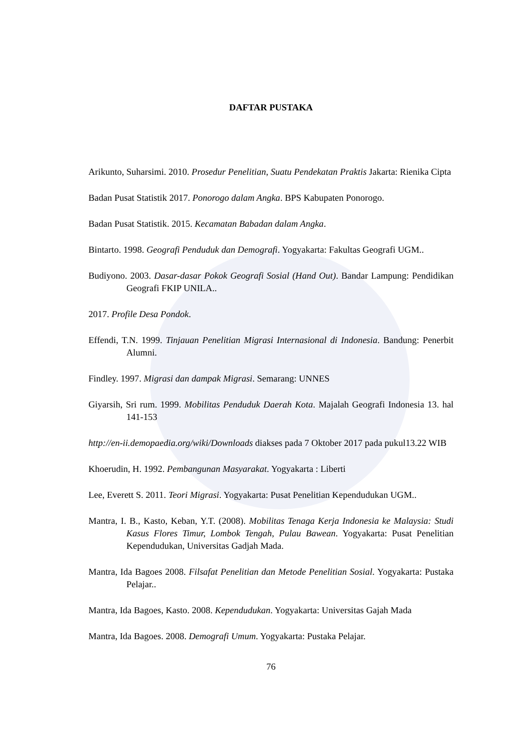DAFTAR PUSTAKA
Arikunto, Suharsimi. 2010. Prosedur Penelitian, Suatu Pendekatan Praktis Jakarta: Rienika Cipta
Badan Pusat Statistik 2017. Ponorogo dalam Angka. BPS Kabupaten Ponorogo.
Badan Pusat Statistik. 2015. Kecamatan Babadan dalam Angka.
Bintarto. 1998. Geografi Penduduk dan Demografi. Yogyakarta: Fakultas Geografi UGM..
Budiyono. 2003. Dasar-dasar Pokok Geografi Sosial (Hand Out). Bandar Lampung: Pendidikan Geografi FKIP UNILA..
2017. Profile Desa Pondok.
Effendi, T.N. 1999. Tinjauan Penelitian Migrasi Internasional di Indonesia. Bandung: Penerbit Alumni.
Findley. 1997. Migrasi dan dampak Migrasi. Semarang: UNNES
Giyarsih, Sri rum. 1999. Mobilitas Penduduk Daerah Kota. Majalah Geografi Indonesia 13. hal 141-153
http://en-ii.demopaedia.org/wiki/Downloads diakses pada 7 Oktober 2017 pada pukul13.22 WIB
Khoerudin, H. 1992. Pembangunan Masyarakat. Yogyakarta : Liberti
Lee, Everett S. 2011. Teori Migrasi. Yogyakarta: Pusat Penelitian Kependudukan UGM..
Mantra, I. B., Kasto, Keban, Y.T. (2008). Mobilitas Tenaga Kerja Indonesia ke Malaysia: Studi Kasus Flores Timur, Lombok Tengah, Pulau Bawean. Yogyakarta: Pusat Penelitian Kependudukan, Universitas Gadjah Mada.
Mantra, Ida Bagoes 2008. Filsafat Penelitian dan Metode Penelitian Sosial. Yogyakarta: Pustaka Pelajar..
Mantra, Ida Bagoes, Kasto. 2008. Kependudukan. Yogyakarta: Universitas Gajah Mada
Mantra, Ida Bagoes. 2008. Demografi Umum. Yogyakarta: Pustaka Pelajar.
76